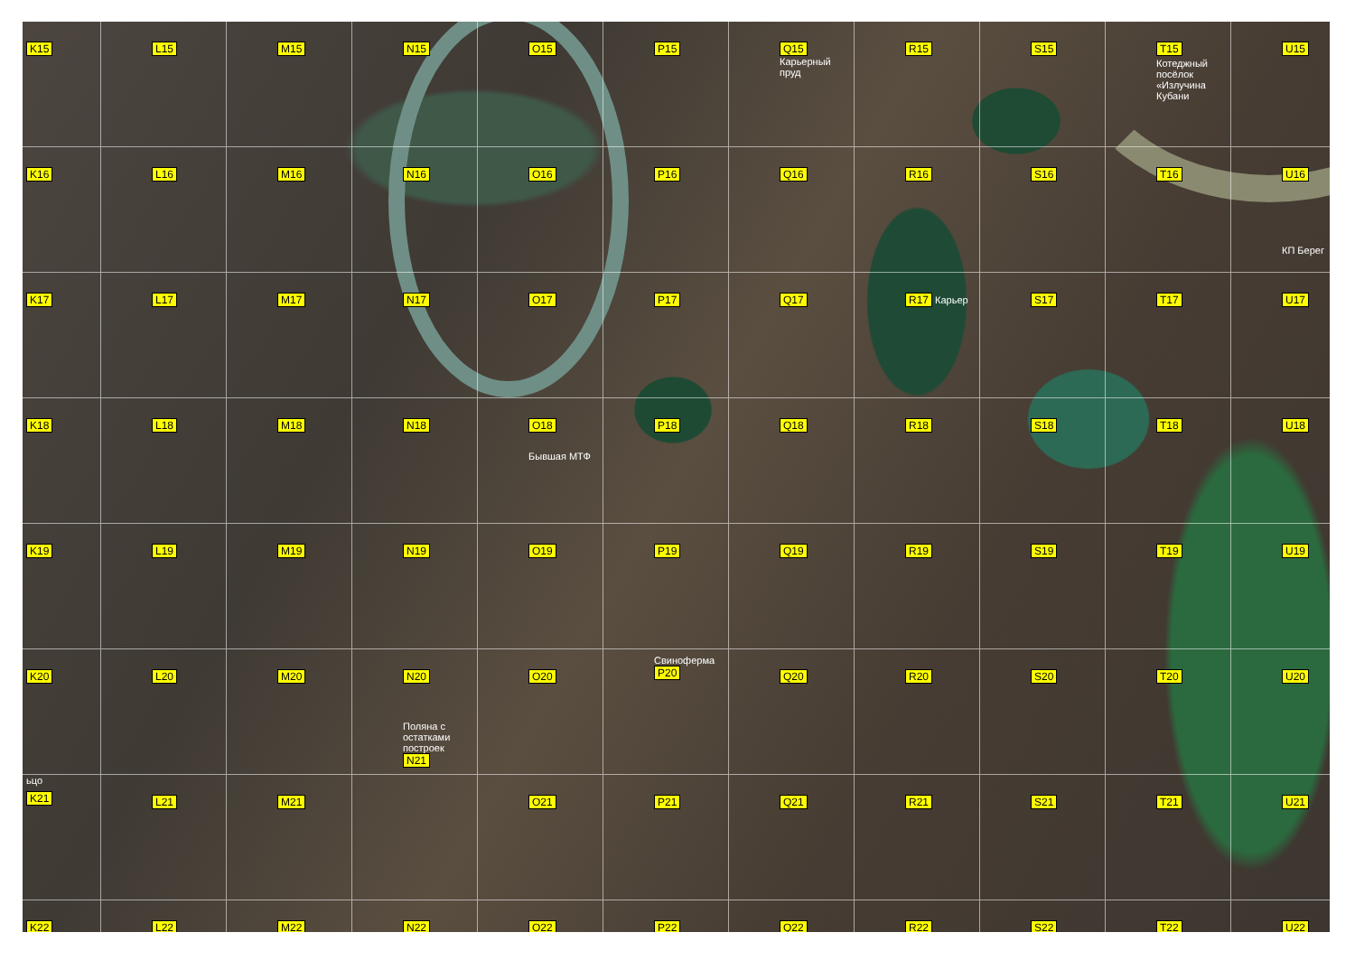K15
L15
M15
N15
O15
P15
Q15 Карьерный пруд
R15
S15
T15
Котеджный посёлок «Излучина Кубани
U15
K16
L16
M16
N16
O16
P16
Q16
R16
S16
T16
U16
КП Берег
K17
L17
M17
N17
O17
P17
Q17
R17 Карьер
S17
T17
U17
K18
L18
M18
N18
O18
Бывшая МТФ
P18
Q18
R18
S18
T18
U18
K19
L19
M19
N19
O19
P19
Q19
R19
S19
T19
U19
K20
L20
M20
N20
O20
Свиноферма
P20
Q20
R20
S20
T20
U20
ьцо
K21
L21
M21
Поляна с остатками построек
N21
O21
P21
Q21
R21
S21
T21
U21
K22
L22
M22
N22
O22
P22
Q22
R22
S22
T22
U22